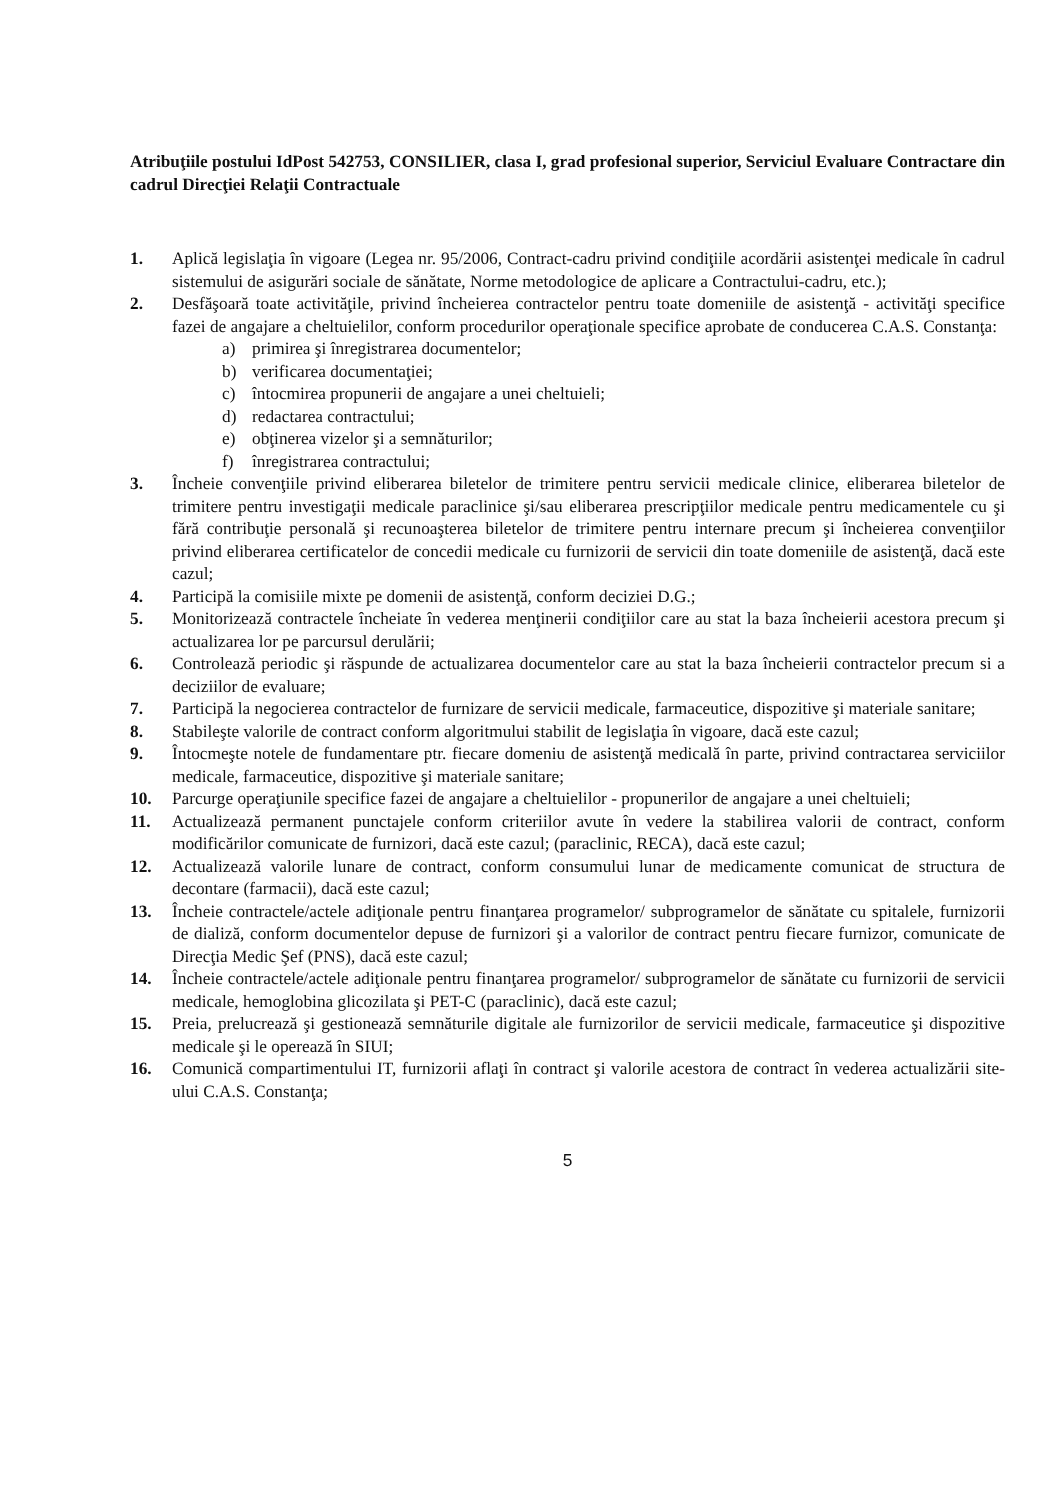Atribuţiile postului IdPost 542753, CONSILIER, clasa I, grad profesional superior, Serviciul Evaluare Contractare din cadrul Direcţiei Relaţii Contractuale
1. Aplică legislaţia în vigoare (Legea nr. 95/2006, Contract-cadru privind condiţiile acordării asistenţei medicale în cadrul sistemului de asigurări sociale de sănătate, Norme metodologice de aplicare a Contractului-cadru, etc.);
2. Desfăşoară toate activităţile, privind încheierea contractelor pentru toate domeniile de asistenţă - activităţi specifice fazei de angajare a cheltuielilor, conform procedurilor operaţionale specifice aprobate de conducerea C.A.S. Constanţa:
a) primirea şi înregistrarea documentelor;
b) verificarea documentaţiei;
c) întocmirea propunerii de angajare a unei cheltuieli;
d) redactarea contractului;
e) obţinerea vizelor şi a semnăturilor;
f) înregistrarea contractului;
3. Încheie convenţiile privind eliberarea biletelor de trimitere pentru servicii medicale clinice, eliberarea biletelor de trimitere pentru investigaţii medicale paraclinice şi/sau eliberarea prescripţiilor medicale pentru medicamentele cu şi fără contribuţie personală şi recunoaşterea biletelor de trimitere pentru internare precum şi încheierea convenţiilor privind eliberarea certificatelor de concedii medicale cu furnizorii de servicii din toate domeniile de asistenţă, dacă este cazul;
4. Participă la comisiile mixte pe domenii de asistenţă, conform deciziei D.G.;
5. Monitorizează contractele încheiate în vederea menţinerii condiţiilor care au stat la baza încheierii acestora precum şi actualizarea lor pe parcursul derulării;
6. Controlează periodic şi răspunde de actualizarea documentelor care au stat la baza încheierii contractelor precum si a deciziilor de evaluare;
7. Participă la negocierea contractelor de furnizare de servicii medicale, farmaceutice, dispozitive şi materiale sanitare;
8. Stabileşte valorile de contract conform algoritmului stabilit de legislaţia în vigoare, dacă este cazul;
9. Întocmeşte notele de fundamentare ptr. fiecare domeniu de asistenţă medicală în parte, privind contractarea serviciilor medicale, farmaceutice, dispozitive şi materiale sanitare;
10. Parcurge operaţiunile specifice fazei de angajare a cheltuielilor - propunerilor de angajare a unei cheltuieli;
11. Actualizează permanent punctajele conform criteriilor avute în vedere la stabilirea valorii de contract, conform modificărilor comunicate de furnizori, dacă este cazul; (paraclinic, RECA), dacă este cazul;
12. Actualizează valorile lunare de contract, conform consumului lunar de medicamente comunicat de structura de decontare (farmacii), dacă este cazul;
13. Încheie contractele/actele adiţionale pentru finanţarea programelor/ subprogramelor de sănătate cu spitalele, furnizorii de dializă, conform documentelor depuse de furnizori şi a valorilor de contract pentru fiecare furnizor, comunicate de Direcţia Medic Şef (PNS), dacă este cazul;
14. Încheie contractele/actele adiţionale pentru finanţarea programelor/ subprogramelor de sănătate cu furnizorii de servicii medicale, hemoglobina glicozilata şi PET-C (paraclinic), dacă este cazul;
15. Preia, prelucrează şi gestionează semnăturile digitale ale furnizorilor de servicii medicale, farmaceutice şi dispozitive medicale şi le operează în SIUI;
16. Comunică compartimentului IT, furnizorii aflaţi în contract şi valorile acestora de contract în vederea actualizării site-ului C.A.S. Constanţa;
5